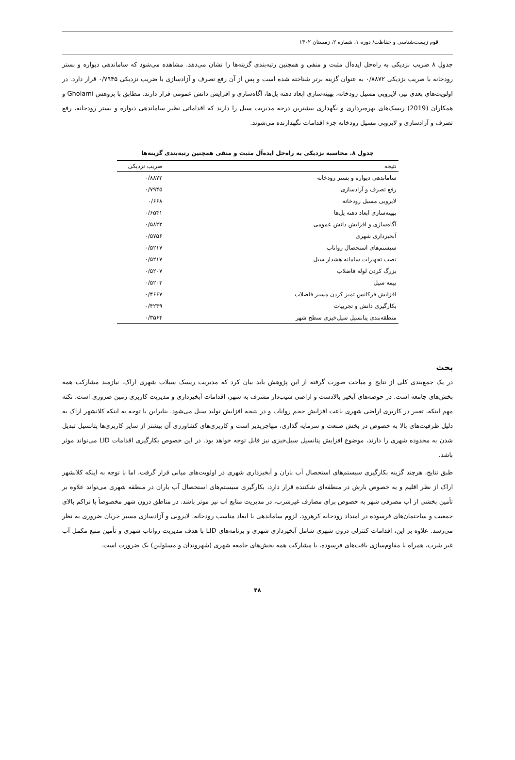قوم زیست‌شناسی و حفاظت/ دوره ۱، شماره ۲، زمستان ۱۴۰۲
جدول ۸ ضریب نزدیکی به راه‌حل ایده‌آل مثبت و منفی و همچنین رتبه‌بندی گزینه‌ها را نشان می‌دهد. مشاهده می‌شود که ساماندهی دیواره و بستر رودخانه با ضریب نزدیکی ۰/۸۸۷۲ به عنوان گزینه برتر شناخته شده است و پس از آن رفع تصرف و آزادسازی با ضریب نزدیکی ۰/۷۹۴۵ قرار دارد. در اولویت‌های بعدی نیز، لایروبی مسیل رودخانه، بهینه‌سازی ابعاد دهنه پل‌ها، آگاه‌سازی و افزایش دانش عمومی قرار دارند. مطابق با پژوهش Gholami و همکاران (2019) ریسک‌های بهره‌برداری و نگهداری بیشترین درجه مدیریت سیل را دارند که اقداماتی نظیر ساماندهی دیواره و بستر رودخانه، رفع تصرف و آزادسازی و لایروبی مسیل رودخانه جزء اقدامات نگهدارنده می‌شوند.
جدول ۸. محاسبه نزدیکی به راه‌حل ایده‌آل مثبت و منفی همچنین رتبه‌بندی گزینه‌ها
| نتیجه | ضریب نزدیکی |
| --- | --- |
| ساماندهی دیواره و بستر رودخانه | ۰/۸۸۷۲ |
| رفع تصرف و آزادسازی | ۰/۷۹۴۵ |
| لایروبی مسیل رودخانه | ۰/۶۶۸ |
| بهینه‌سازی ابعاد دهنه پل‌ها | ۰/۶۵۴۱ |
| آگاه‌سازی و افزایش دانش عمومی | ۰/۵۸۲۳ |
| آبخیزداری شهری | ۰/۵۷۵۶ |
| سیستم‌های استحصال رواناب | ۰/۵۲۱۷ |
| نصب تجهیزات سامانه هشدار سیل | ۰/۵۲۱۷ |
| بزرگ کردن لوله فاضلاب | ۰/۵۲۰۷ |
| بیمه سیل | ۰/۵۲۰۳ |
| افزایش فرکانس تمیز کردن مسیر فاضلاب | ۰/۴۶۶۷ |
| بکارگیری دانش و تجربیات | ۰/۴۲۳۹ |
| منطقه‌بندی پتانسیل سیل‌خیزی سطح شهر | ۰/۳۵۶۴ |
بحث
در یک جمع‌بندی کلی از نتایج و مباحث صورت گرفته از این پژوهش باید بیان کرد که مدیریت ریسک سیلاب شهری اراک، نیازمند مشارکت همه بخش‌های جامعه است. در حوضه‌های آبخیز بالادست و اراضی شیب‌دار مشرف به شهر، اقدامات آبخیزداری و مدیریت کاربری زمین ضروری است. نکته مهم اینکه، تغییر در کاربری اراضی شهری باعث افزایش حجم رواناب و در نتیجه افزایش تولید سیل می‌شود. بنابراین با توجه به اینکه کلانشهر اراک به دلیل ظرفیت‌های بالا به خصوص در بخش صنعت و سرمایه گذاری، مهاجرپذیر است و کاربری‌های کشاورزی آن بیشتر از سایر کاربری‌ها پتانسیل تبدیل شدن به محدوده شهری را دارند، موضوع افزایش پتانسیل سیل‌خیزی نیز قابل توجه خواهد بود. در این خصوص بکارگیری اقدامات LID می‌تواند موثر باشد.
طبق نتایج، هرچند گزینه بکارگیری سیستم‌های استحصال آب باران و آبخیزداری شهری در اولویت‌های میانی قرار گرفت، اما با توجه به اینکه کلانشهر اراک از نظر اقلیم و به خصوص بارش در منطقه‌ای شکننده قرار دارد، بکارگیری سیستم‌های استحصال آب باران در منطقه شهری می‌تواند علاوه بر تأمین بخشی از آب مصرفی شهر به خصوص برای مصارف غیرشرب، در مدیریت منابع آب نیز موثر باشد. در مناطق درون شهر مخصوصاً با تراکم بالای جمعیت و ساختمان‌های فرسوده در امتداد رودخانه کرهرود، لزوم ساماندهی با ابعاد مناسب رودخانه، لایروبی و آزادسازی مسیر جریان ضروری به نظر می‌رسد. علاوه بر این، اقدامات کنترلی درون شهری شامل آبخیزداری شهری و برنامه‌های LID با هدف مدیریت رواناب شهری و تأمین منبع مکمل آب غیر شرب، همراه با مقاوم‌سازی بافت‌های فرسوده، با مشارکت همه بخش‌های جامعه شهری (شهروندان و مسئولین) یک ضرورت است.
۴۸